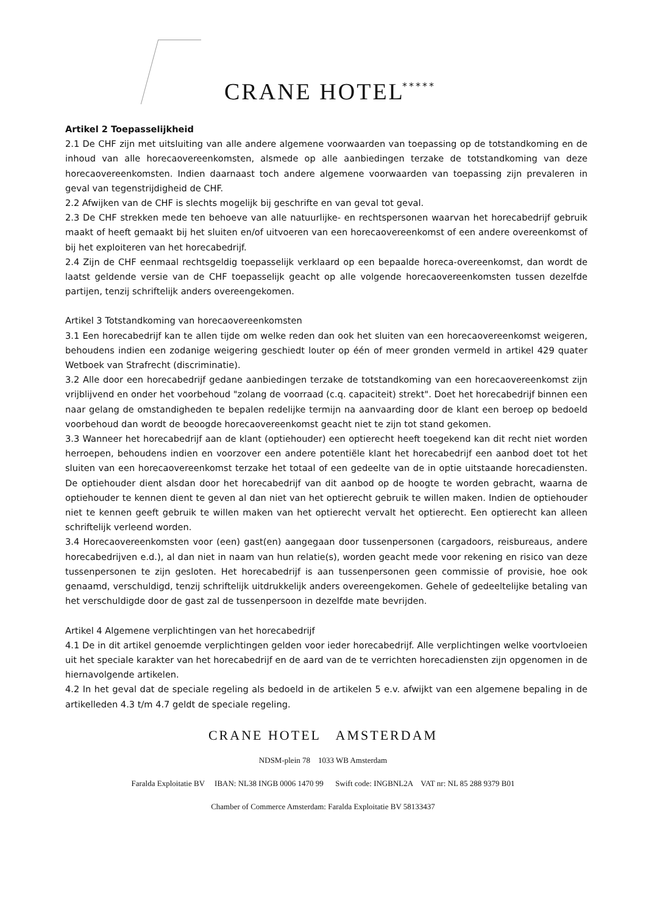CRANE HOTEL *****
Artikel 2 Toepasselijkheid
2.1 De CHF zijn met uitsluiting van alle andere algemene voorwaarden van toepassing op de totstandkoming en de inhoud van alle horecaovereenkomsten, alsmede op alle aanbiedingen terzake de totstandkoming van deze horecaovereenkomsten. Indien daarnaast toch andere algemene voorwaarden van toepassing zijn prevaleren in geval van tegenstrijdigheid de CHF.
2.2 Afwijken van de CHF is slechts mogelijk bij geschrifte en van geval tot geval.
2.3 De CHF strekken mede ten behoeve van alle natuurlijke- en rechtspersonen waarvan het horecabedrijf gebruik maakt of heeft gemaakt bij het sluiten en/of uitvoeren van een horecaovereenkomst of een andere overeenkomst of bij het exploiteren van het horecabedrijf.
2.4 Zijn de CHF eenmaal rechtsgeldig toepasselijk verklaard op een bepaalde horeca-overeenkomst, dan wordt de laatst geldende versie van de CHF toepasselijk geacht op alle volgende horecaovereenkomsten tussen dezelfde partijen, tenzij schriftelijk anders overeengekomen.
Artikel 3 Totstandkoming van horecaovereenkomsten
3.1 Een horecabedrijf kan te allen tijde om welke reden dan ook het sluiten van een horecaovereenkomst weigeren, behoudens indien een zodanige weigering geschiedt louter op één of meer gronden vermeld in artikel 429 quater Wetboek van Strafrecht (discriminatie).
3.2 Alle door een horecabedrijf gedane aanbiedingen terzake de totstandkoming van een horecaovereenkomst zijn vrijblijvend en onder het voorbehoud "zolang de voorraad (c.q. capaciteit) strekt". Doet het horecabedrijf binnen een naar gelang de omstandigheden te bepalen redelijke termijn na aanvaarding door de klant een beroep op bedoeld voorbehoud dan wordt de beoogde horecaovereenkomst geacht niet te zijn tot stand gekomen.
3.3 Wanneer het horecabedrijf aan de klant (optiehouder) een optierecht heeft toegekend kan dit recht niet worden herroepen, behoudens indien en voorzover een andere potentiële klant het horecabedrijf een aanbod doet tot het sluiten van een horecaovereenkomst terzake het totaal of een gedeelte van de in optie uitstaande horecadiensten. De optiehouder dient alsdan door het horecabedrijf van dit aanbod op de hoogte te worden gebracht, waarna de optiehouder te kennen dient te geven al dan niet van het optierecht gebruik te willen maken. Indien de optiehouder niet te kennen geeft gebruik te willen maken van het optierecht vervalt het optierecht. Een optierecht kan alleen schriftelijk verleend worden.
3.4 Horecaovereenkomsten voor (een) gast(en) aangegaan door tussenpersonen (cargadoors, reisbureaus, andere horecabedrijven e.d.), al dan niet in naam van hun relatie(s), worden geacht mede voor rekening en risico van deze tussenpersonen te zijn gesloten. Het horecabedrijf is aan tussenpersonen geen commissie of provisie, hoe ook genaamd, verschuldigd, tenzij schriftelijk uitdrukkelijk anders overeengekomen. Gehele of gedeeltelijke betaling van het verschuldigde door de gast zal de tussenpersoon in dezelfde mate bevrijden.
Artikel 4 Algemene verplichtingen van het horecabedrijf
4.1 De in dit artikel genoemde verplichtingen gelden voor ieder horecabedrijf. Alle verplichtingen welke voortvloeien uit het speciale karakter van het horecabedrijf en de aard van de te verrichten horecadiensten zijn opgenomen in de hiernavolgende artikelen.
4.2 In het geval dat de speciale regeling als bedoeld in de artikelen 5 e.v. afwijkt van een algemene bepaling in de artikelleden 4.3 t/m 4.7 geldt de speciale regeling.
CRANE HOTEL AMSTERDAM
NDSM-plein 78 1033 WB Amsterdam
Faralda Exploitatie BV IBAN: NL38 INGB 0006 1470 99 Swift code: INGBNL2A VAT nr: NL 85 288 9379 B01
Chamber of Commerce Amsterdam: Faralda Exploitatie BV 58133437